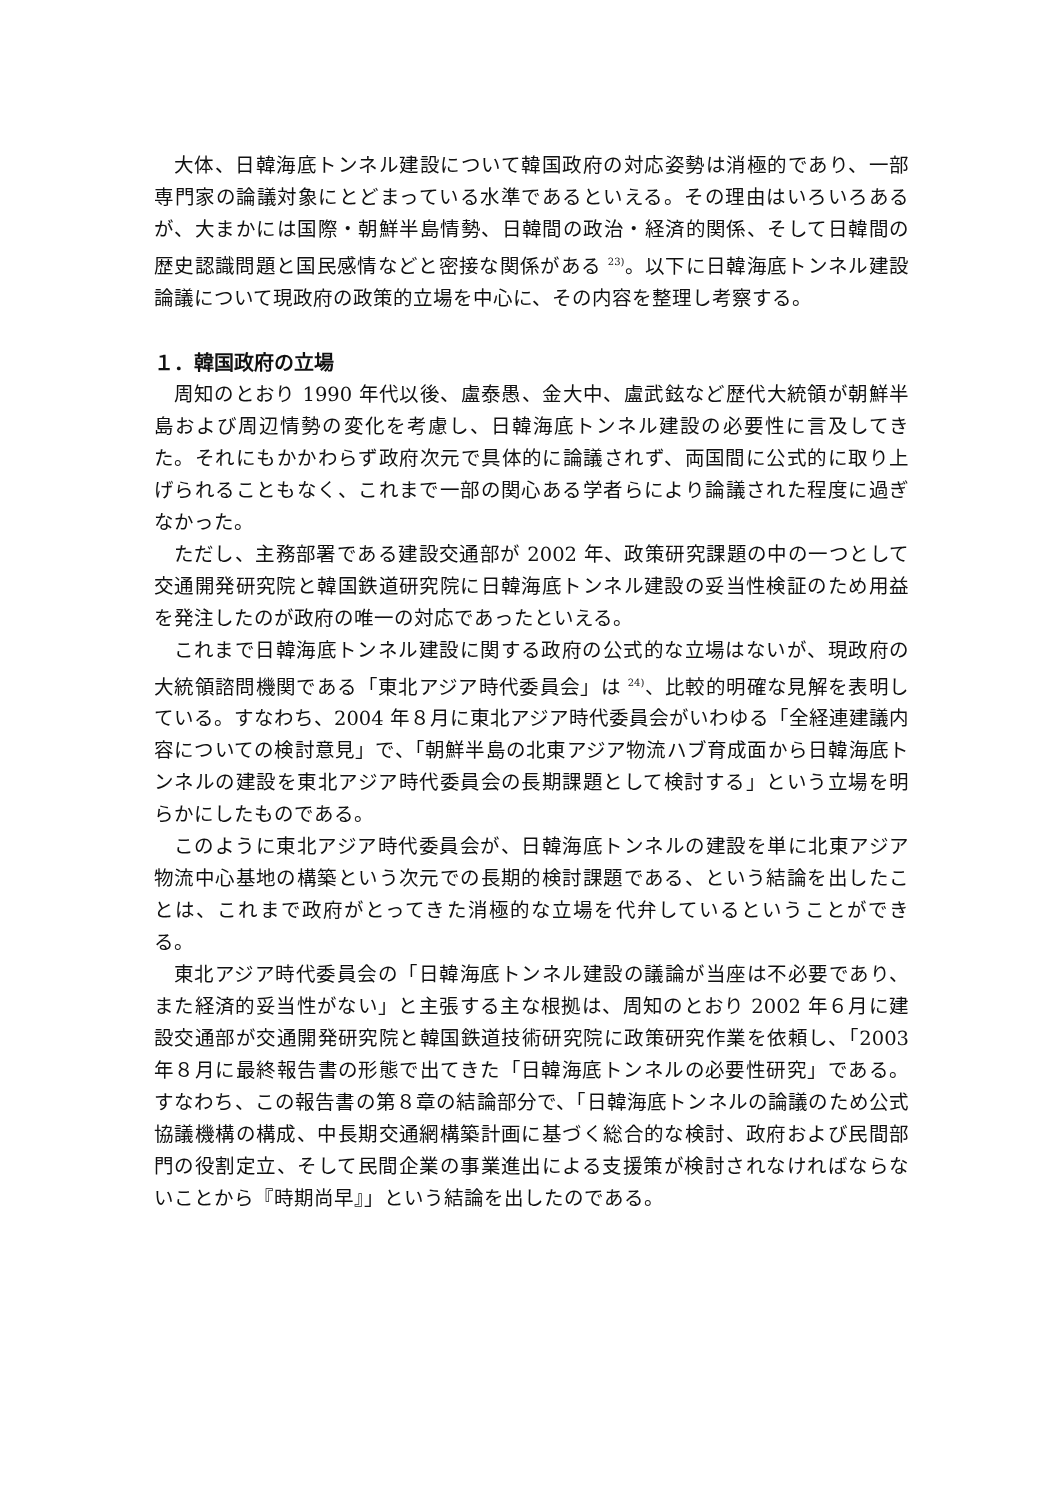大体、日韓海底トンネル建設について韓国政府の対応姿勢は消極的であり、一部専門家の論議対象にとどまっている水準であるといえる。その理由はいろいろあるが、大まかには国際・朝鮮半島情勢、日韓間の政治・経済的関係、そして日韓間の歴史認識問題と国民感情などと密接な関係がある <sup>23)</sup>。以下に日韓海底トンネル建設論議について現政府の政策的立場を中心に、その内容を整理し考察する。
１．韓国政府の立場
周知のとおり 1990 年代以後、盧泰愚、金大中、盧武鉉など歴代大統領が朝鮮半島および周辺情勢の変化を考慮し、日韓海底トンネル建設の必要性に言及してきた。それにもかかわらず政府次元で具体的に論議されず、両国間に公式的に取り上げられることもなく、これまで一部の関心ある学者らにより論議された程度に過ぎなかった。
ただし、主務部署である建設交通部が 2002 年、政策研究課題の中の一つとして交通開発研究院と韓国鉄道研究院に日韓海底トンネル建設の妥当性検証のため用益を発注したのが政府の唯一の対応であったといえる。
これまで日韓海底トンネル建設に関する政府の公式的な立場はないが、現政府の大統領諮問機関である「東北アジア時代委員会」は <sup>24)</sup>、比較的明確な見解を表明している。すなわち、2004 年８月に東北アジア時代委員会がいわゆる「全経連建議内容についての検討意見」で、「朝鮮半島の北東アジア物流ハブ育成面から日韓海底トンネルの建設を東北アジア時代委員会の長期課題として検討する」という立場を明らかにしたものである。
このように東北アジア時代委員会が、日韓海底トンネルの建設を単に北東アジア物流中心基地の構築という次元での長期的検討課題である、という結論を出したことは、これまで政府がとってきた消極的な立場を代弁しているということができる。
東北アジア時代委員会の「日韓海底トンネル建設の議論が当座は不必要であり、また経済的妥当性がない」と主張する主な根拠は、周知のとおり 2002 年６月に建設交通部が交通開発研究院と韓国鉄道技術研究院に政策研究作業を依頼し、「2003 年８月に最終報告書の形態で出てきた「日韓海底トンネルの必要性研究」である。すなわち、この報告書の第８章の結論部分で、「日韓海底トンネルの論議のため公式協議機構の構成、中長期交通網構築計画に基づく総合的な検討、政府および民間部門の役割定立、そして民間企業の事業進出による支援策が検討されなければならないことから『時期尚早』」という結論を出したのである。